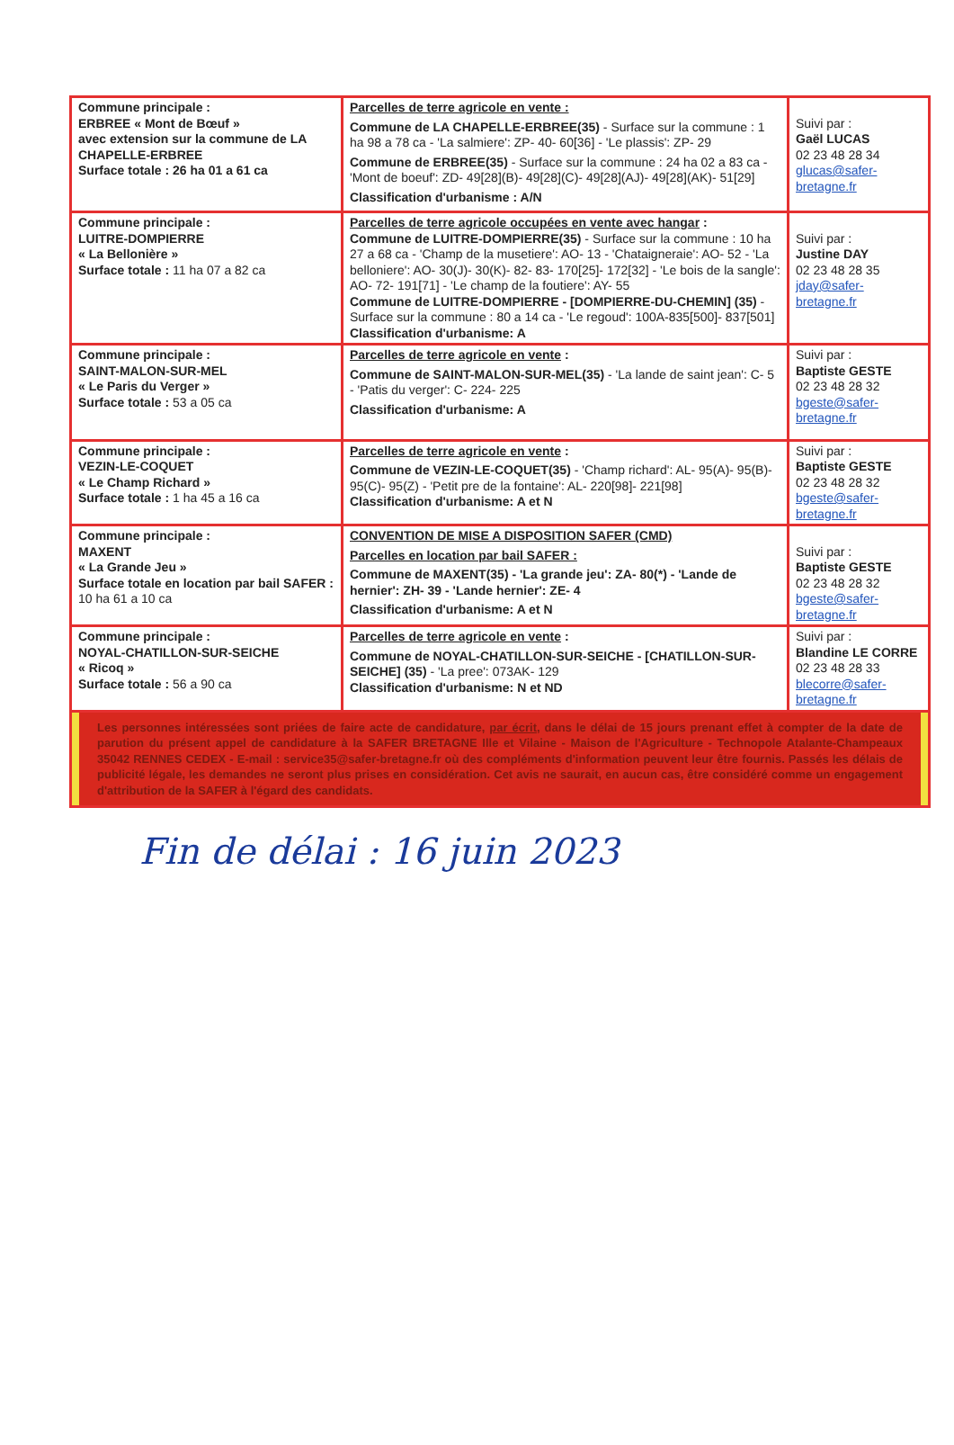| Commune principale : ERBREE « Mont de Bœuf » avec extension sur la commune de LA CHAPELLE-ERBREE Surface totale : 26 ha 01 a 61 ca | Parcelles de terre agricole en vente : Commune de LA CHAPELLE-ERBREE(35) - Surface sur la commune : 1 ha 98 a 78 ca - 'La salmiere': ZP- 40- 60[36] - 'Le plassis': ZP- 29 Commune de ERBREE(35) - Surface sur la commune : 24 ha 02 a 83 ca - 'Mont de boeuf': ZD- 49[28](B)- 49[28](C)- 49[28](AJ)- 49[28](AK)- 51[29] Classification d'urbanisme : A/N | Suivi par : Gaël LUCAS 02 23 48 28 34 glucas@safer-bretagne.fr |
| Commune principale : LUITRE-DOMPIERRE « La Bellonière » Surface totale : 11 ha 07 a 82 ca | Parcelles de terre agricole occupées en vente avec hangar : Commune de LUITRE-DOMPIERRE(35) - Surface sur la commune : 10 ha 27 a 68 ca - 'Champ de la musetiere': AO- 13 - 'Chataigneraie': AO- 52 - 'La belloniere': AO- 30(J)- 30(K)- 82- 83- 170[25]- 172[32] - 'Le bois de la sangle': AO- 72- 191[71] - 'Le champ de la foutiere': AY- 55 Commune de LUITRE-DOMPIERRE - [DOMPIERRE-DU-CHEMIN] (35) - Surface sur la commune : 80 a 14 ca - 'Le regoud': 100A-835[500]- 837[501] Classification d'urbanisme: A | Suivi par : Justine DAY 02 23 48 28 35 jday@safer-bretagne.fr |
| Commune principale : SAINT-MALON-SUR-MEL « Le Paris du Verger » Surface totale : 53 a 05 ca | Parcelles de terre agricole en vente : Commune de SAINT-MALON-SUR-MEL(35) - 'La lande de saint jean': C- 5 - 'Patis du verger': C- 224- 225 Classification d'urbanisme: A | Suivi par : Baptiste GESTE 02 23 48 28 32 bgeste@safer-bretagne.fr |
| Commune principale : VEZIN-LE-COQUET « Le Champ Richard » Surface totale : 1 ha 45 a 16 ca | Parcelles de terre agricole en vente : Commune de VEZIN-LE-COQUET(35) - 'Champ richard': AL- 95(A)- 95(B)- 95(C)- 95(Z) - 'Petit pre de la fontaine': AL- 220[98]- 221[98] Classification d'urbanisme: A et N | Suivi par : Baptiste GESTE 02 23 48 28 32 bgeste@safer-bretagne.fr |
| Commune principale : MAXENT « La Grande Jeu » Surface totale en location par bail SAFER : 10 ha 61 a 10 ca | CONVENTION DE MISE A DISPOSITION SAFER (CMD) Parcelles en location par bail SAFER : Commune de MAXENT(35) - 'La grande jeu': ZA- 80(*) - 'Lande de hernier': ZH- 39 - 'Lande hernier': ZE- 4 Classification d'urbanisme: A et N | Suivi par : Baptiste GESTE 02 23 48 28 32 bgeste@safer-bretagne.fr |
| Commune principale : NOYAL-CHATILLON-SUR-SEICHE « Ricoq » Surface totale : 56 a 90 ca | Parcelles de terre agricole en vente : Commune de NOYAL-CHATILLON-SUR-SEICHE - [CHATILLON-SUR-SEICHE] (35) - 'La pree': 073AK- 129 Classification d'urbanisme: N et ND | Suivi par : Blandine LE CORRE 02 23 48 28 33 blecorre@safer-bretagne.fr |
| Les personnes intéressées sont priées de faire acte de candidature, par écrit , dans le délai de 15 jours prenant effet à compter de la date de parution du présent appel de candidature à la SAFER BRETAGNE Ille et Vilaine - Maison de l'Agriculture - Technopole Atalante-Champeaux 35042 RENNES CEDEX - E-mail : service35@safer-bretagne.fr où des compléments d'information peuvent leur être fournis. Passés les délais de publicité légale, les demandes ne seront plus prises en considération. Cet avis ne saurait, en aucun cas, être considéré comme un engagement d'attribution de la SAFER à l'égard des candidats. | | |
Fin de délai : 16 juin 2023